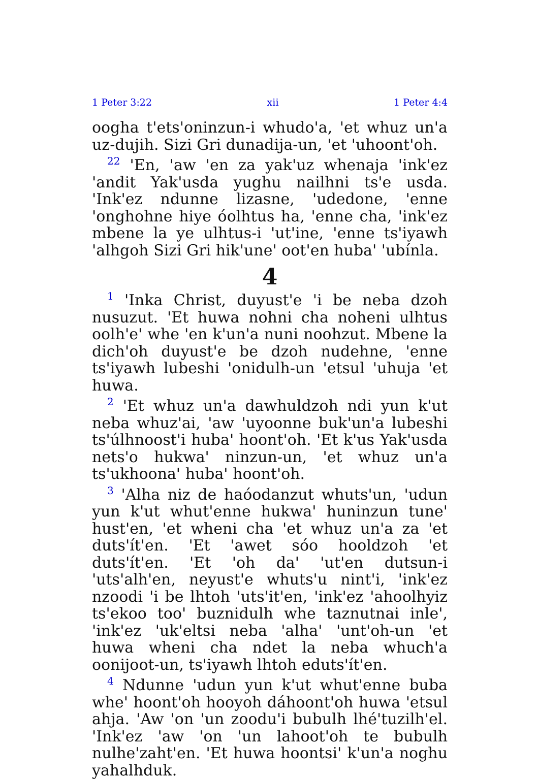1 Peter 3:22 xii 1 Peter 4:4
oogha t'ets'oninzun-i whudo'a, 'et whuz un'a uz-dujih. Sizi Gri dunadija-un, 'et 'uhoont'oh.
<sup>22</sup> 'En, 'aw 'en za yak'uz whenaja 'ink'ez 'andit Yak'usda yughu nailhni ts'e usda. 'Ink'ez ndunne lizasne, 'udedone, 'enne 'onghohne hiye óolhtus ha, 'enne cha, 'ink'ez mbene la ye ulhtus-i 'ut'ine, 'enne ts'iyawh 'alhgoh Sizi Gri hik'une' oot'en huba' 'ubínla.
4
<sup>1</sup> 'Inka Christ, duyust'e 'i be neba dzoh nusuzut. 'Et huwa nohni cha noheni ulhtus oolh'e' whe 'en k'un'a nuni noohzut. Mbene la dich'oh duyust'e be dzoh nudehne, 'enne ts'iyawh lubeshi 'onidulh-un 'etsul 'uhuja 'et huwa.
<sup>2</sup> 'Et whuz un'a dawhuldzoh ndi yun k'ut neba whuz'ai, 'aw 'uyoonne buk'un'a lubeshi ts'úlhnoost'i huba' hoont'oh. 'Et k'us Yak'usda nets'o hukwa' ninzun-un, 'et whuz un'a ts'ukhoona' huba' hoont'oh.
<sup>3</sup> 'Alha niz de haóodanzut whuts'un, 'udun yun k'ut whut'enne hukwa' huninzun tune' hust'en, 'et wheni cha 'et whuz un'a za 'et duts'ít'en. 'Et 'awet sóo hooldzoh 'et duts'ít'en. 'Et 'oh da' 'ut'en dutsun-i 'uts'alh'en, neyust'e whuts'u nint'i, 'ink'ez nzoodi 'i be lhtoh 'uts'it'en, 'ink'ez 'ahoolhyiz ts'ekoo too' buznidulh whe taznutnai inle', 'ink'ez 'uk'eltsi neba 'alha' 'unt'oh-un 'et huwa wheni cha ndet la neba whuch'a oonijoot-un, ts'iyawh lhtoh eduts'ít'en.
<sup>4</sup> Ndunne 'udun yun k'ut whut'enne buba whe' hoont'oh hooyoh dáhoont'oh huwa 'etsul ahja. 'Aw 'on 'un zoodu'i bubulh lhé'tuzilh'el. 'Ink'ez 'aw 'on 'un lahoot'oh te bubulh nulhe'zaht'en. 'Et huwa hoontsi' k'un'a noghu yahalhduk.